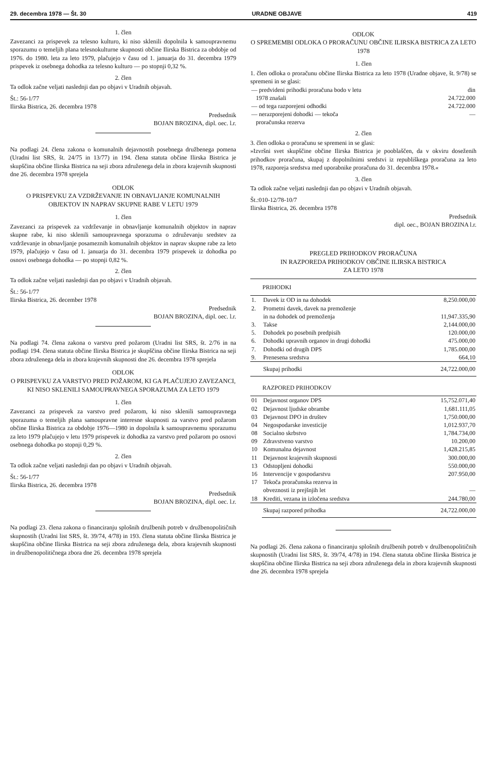29. decembra 1978 — Št. 30 URADNE OBJAVE 419
1. člen
Zavezanci za prispevek za telesno kulturo, ki niso sklenili dopolnila k samoupravnemu sporazumu o temeljih plana telesnokulturne skupnosti občine Ilirska Bistrica za obdobje od 1976. do 1980. leta za leto 1979, plačujejo v času od 1. januarja do 31. decembra 1979 prispevek iz osebnega dohodka za telesno kulturo — po stopnji 0,32 %.
2. člen
Ta odlok začne veljati naslednji dan po objavi v Uradnih objavah.
Št.: 56-1/77
Ilirska Bistrica, 26. decembra 1978
Predsednik
BOJAN BROZINA, dipl. oec. l.r.
Na podlagi 24. člena zakona o komunalnih dejavnostih posebnega družbenega pomena (Uradni list SRS, št. 24/75 in 13/77) in 194. člena statuta občine Ilirska Bistrica je skupščina občine Ilirska Bistrica na seji zbora združenega dela in zbora krajevnih skupnosti dne 26. decembra 1978 sprejela
ODLOK
O PRISPEVKU ZA VZDRŽEVANJE IN OBNAVLJANJE KOMUNALNIH OBJEKTOV IN NAPRAV SKUPNE RABE V LETU 1979
1. člen
Zavezanci za prispevek za vzdrževanje in obnavljanje komunalnih objektov in naprav skupne rabe, ki niso sklenili samoupravnega sporazuma o združevanju sredstev za vzdrževanje in obnavljanje posameznih komunalnih objektov in naprav skupne rabe za leto 1979, plačujejo v času od 1. januarja do 31. decembra 1979 prispevek iz dohodka po osnovi osebnega dohodka — po stopnji 0,82 %.
2. člen
Ta odlok začne veljati naslednji dan po objavi v Uradnih objavah.
Št.: 56-1/77
Ilirska Bistrica, 26. december 1978
Predsednik
BOJAN BROZINA, dipl. oec. l.r.
Na podlagi 74. člena zakona o varstvu pred požarom (Uradni list SRS, št. 2/76 in na podlagi 194. člena statuta občine Ilirska Bistrica je skupščina občine Ilirska Bistrica na seji zbora združenega dela in zbora krajevnih skupnosti dne 26. decembra 1978 sprejela
ODLOK
O PRISPEVKU ZA VARSTVO PRED POŽAROM, KI GA PLAČUJEJO ZAVEZANCI, KI NISO SKLENILI SAMOUPRAVNEGA SPORAZUMA ZA LETO 1979
1. člen
Zavezanci za prispevek za varstvo pred požarom, ki niso sklenili samoupravnega sporazuma o temeljih plana samoupravne interesne skupnosti za varstvo pred požarom občine Ilirska Bistrica za obdobje 1976—1980 in dopolnila k samoupravnemu sporazumu za leto 1979 plačujejo v letu 1979 prispevek iz dohodka za varstvo pred požarom po osnovi osebnega dohodka po stopnji 0,29 %.
2. člen
Ta odlok začne veljati naslednji dan po objavi v Uradnih objavah.
Št.: 56-1/77
Ilirska Bistrica, 26. decembra 1978
Predsednik
BOJAN BROZINA, dipl. oec. l.r.
Na podlagi 23. člena zakona o financiranju splošnih družbenih potreb v družbenopolitičnih skupnostih (Uradni list SRS, št. 39/74, 4/78) in 193. člena statuta občine Ilirska Bistrica je skupščina občine Ilirska Bistrica na seji zbora združenega dela, zbora krajevnih skupnosti in družbenopolitičnega zbora dne 26. decembra 1978 sprejela
ODLOK
O SPREMEMBI ODLOKA O PRORAČUNU OBČINE ILIRSKA BISTRICA ZA LETO 1978
1. člen
1. člen odloka o proračunu občine Ilirska Bistrica za leto 1978 (Uradne objave, št. 9/78) se spremeni in se glasi:
| — predvideni prihodki proračuna bodo v letu | din |
| 1978 znašali | 24.722.000 |
| — od tega razporejeni odhodki | 24.722.000 |
| — nerazporejeni dohodki — tekoča proračunska rezerva | — |
2. člen
3. člen odloka o proračunu se spremeni in se glasi:
»Izvršni svet skupščine občine Ilirska Bistrica je pooblaščen, da v okviru doseženih prihodkov proračuna, skupaj z dopolnilnimi sredstvi iz republiškega proračuna za leto 1978, razporeja sredstva med uporabnike proračuna do 31. decembra 1978.«
3. člen
Ta odlok začne veljati naslednji dan po objavi v Uradnih objavah.
Št.:010-12/78-10/7
Ilirska Bistrica, 26. decembra 1978
Predsednik
dipl. oec., BOJAN BROZINA l.r.
PREGLED PRIHODKOV PRORAČUNA
IN RAZPOREDA PRIHODKOV OBČINE ILIRSKA BISTRICA
ZA LETO 1978
| PRIHODKI | | |
| --- | --- | --- |
| 1. | Davek iz OD in na dohodek | 8,250.000,00 |
| 2. | Prometni davek, davek na premoženje in na dohodek od premoženja | 11,947.335,90 |
| 3. | Takse | 2,144.000,00 |
| 5. | Dohodek po posebnih predpisih | 120.000,00 |
| 6. | Dohodki upravnih organov in drugi dohodki | 475.000,00 |
| 7. | Dohodki od drugih DPS | 1,785.000,00 |
| 9. | Prenesena sredstva | 664,10 |
| | Skupaj prihodki | 24,722.000,00 |
| RAZPORED PRIHODKOV | | |
| 01 | Dejavnost organov DPS | 15,752.071,40 |
| 02 | Dejavnost ljudske obrambe | 1,681.111,05 |
| 03 | Dejavnost DPO in društev | 1,750.000,00 |
| 04 | Negospodarske investicije | 1,012.937,70 |
| 08 | Socialno skrbstvo | 1,784.734,00 |
| 09 | Zdravstveno varstvo | 10.200,00 |
| 10 | Komunalna dejavnost | 1,428.215,85 |
| 11 | Dejavnost krajevnih skupnosti | 300.000,00 |
| 13 | Odstopljeni dohodki | 550.000,00 |
| 16 | Intervencije v gospodarstvu | 207.950,00 |
| 17 | Tekoča proračunska rezerva in obveznosti iz prejšnjih let | — |
| 18 | Krediti, vezana in izločena sredstva | 244.780,00 |
| | Skupaj razpored prihodka | 24,722.000,00 |
Na podlagi 26. člena zakona o financiranju splošnih družbenih potreb v družbenopolitičnih skupnostih (Uradni list SRS, št. 39/74, 4/78) in 194. člena statuta občine Ilirska Bistrica je skupščina občine Ilirska Bistrica na seji zbora združenega dela in zbora krajevnih skupnosti dne 26. decembra 1978 sprejela